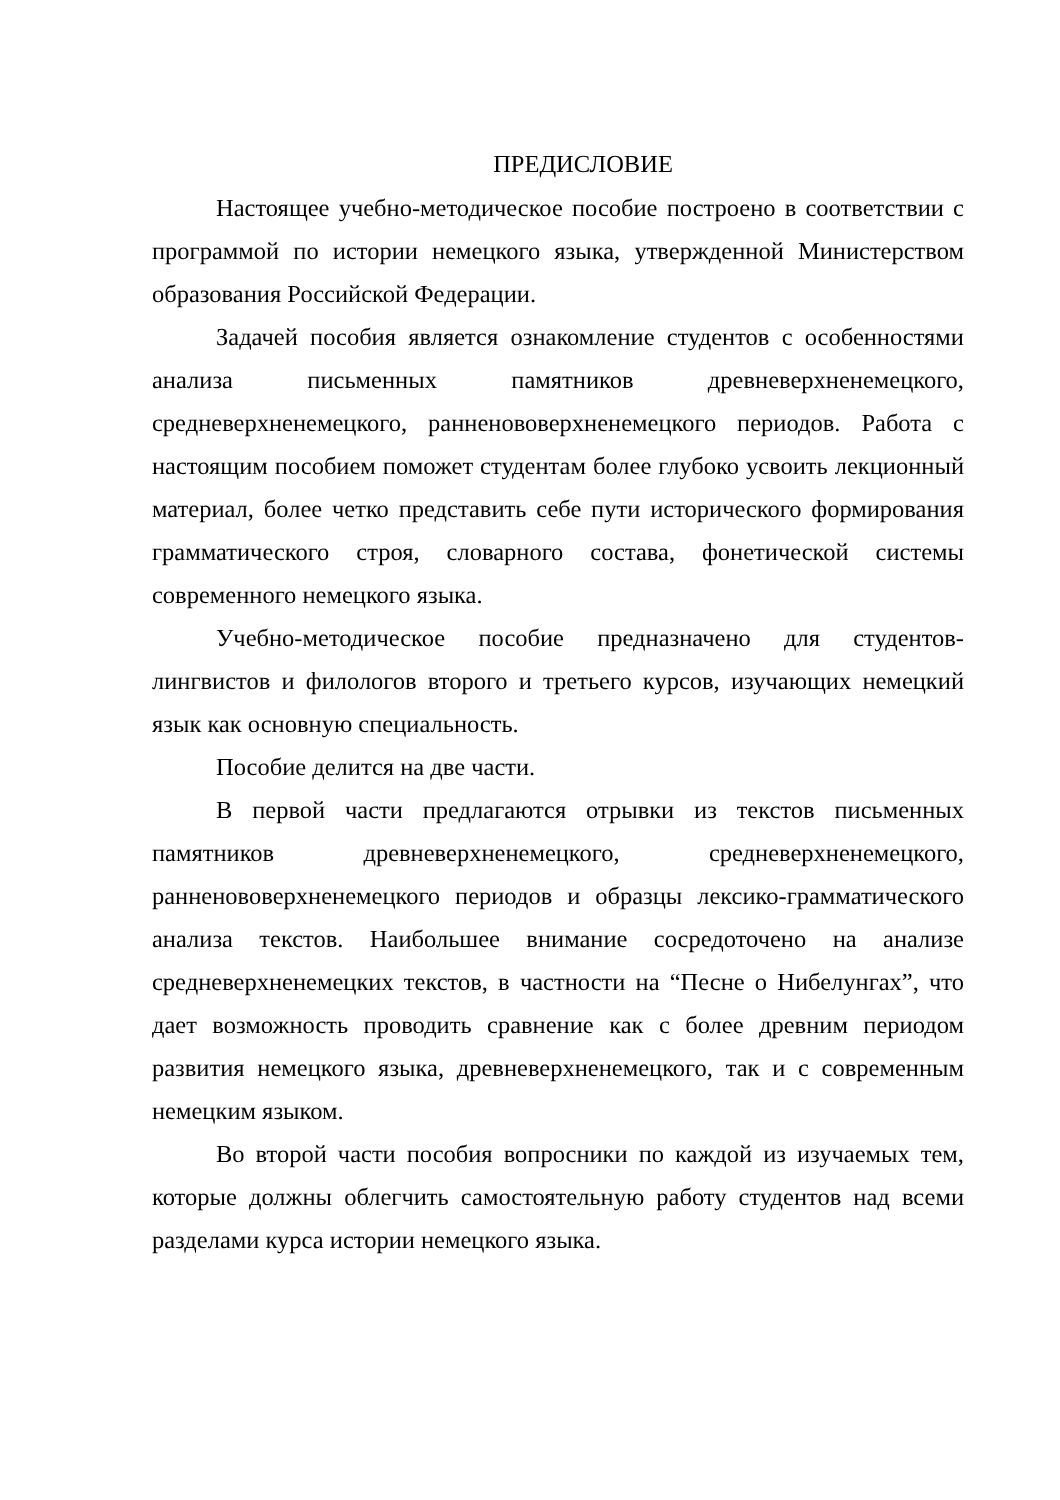ПРЕДИСЛОВИЕ
Настоящее учебно-методическое пособие построено в соответствии с программой по истории немецкого языка, утвержденной Министерством образования Российской Федерации.
Задачей пособия является ознакомление студентов с особенностями анализа письменных памятников древневерхненемецкого, средневерхненемецкого, ранненововерхненемецкого периодов. Работа с настоящим пособием поможет студентам более глубоко усвоить лекционный материал, более четко представить себе пути исторического формирования грамматического строя, словарного состава, фонетической системы современного немецкого языка.
Учебно-методическое пособие предназначено для студентов-лингвистов и филологов второго и третьего курсов, изучающих немецкий язык как основную специальность.
Пособие делится на две части.
В первой части предлагаются отрывки из текстов письменных памятников древневерхненемецкого, средневерхненемецкого, ранненововерхненемецкого периодов и образцы лексико-грамматического анализа текстов. Наибольшее внимание сосредоточено на анализе средневерхненемецких текстов, в частности на “Песне о Нибелунгах”, что дает возможность проводить сравнение как с более древним периодом развития немецкого языка, древневерхненемецкого, так и с современным немецким языком.
Во второй части пособия вопросники по каждой из изучаемых тем, которые должны облегчить самостоятельную работу студентов над всеми разделами курса истории немецкого языка.